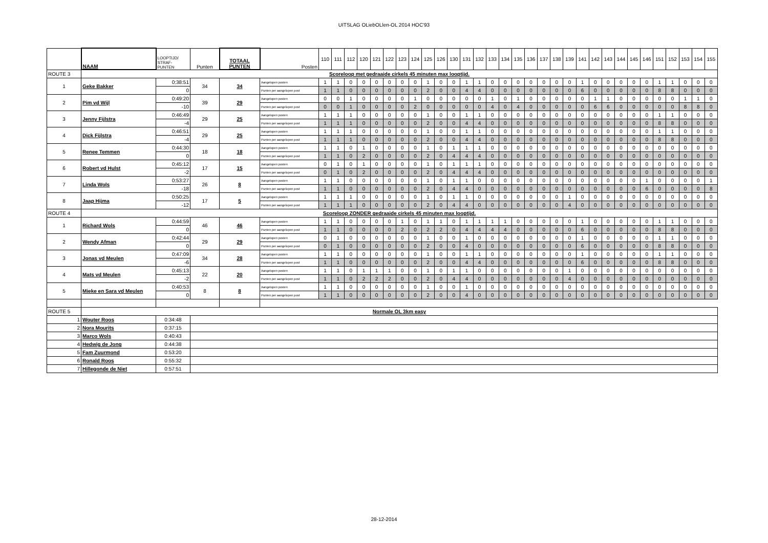UITSLAG OLiebOLlen-OL 2014 HOC'93
| | NAAM | LOOPTIJD/ STRAF- PUNTEN | Punten | TOTAAL PUNTEN | Posten | 110 | 111 | 112 | 120 | 121 | 122 | 123 | 124 | 125 | 126 | 130 | 131 | 132 | 133 | 134 | 135 | 136 | 137 | 138 | 139 | 141 | 142 | 143 | 144 | 145 | 146 | 151 | 152 | 153 | 154 | 155 |
| ROUTE 3 | Scoreloop met gedraaide cirkels 45 minuten max looptijd. | | | | | | | | | | | | | | | | | | | | | | | | | | | | | | | | | | | |
| 1 | Geke Bakker | 0:38:51 | 34 | 34 | Aangelopen posten | 1 | 1 | 0 | 0 | 0 | 0 | 0 | 0 | 1 | 0 | 0 | 1 | 1 | 0 | 0 | 0 | 0 | 0 | 0 | 0 | 1 | 0 | 0 | 0 | 0 | 0 | 1 | 1 | 0 | 0 | 0 |
| | | 0 | | | Punten per aangelopen post | 1 | 1 | 0 | 0 | 0 | 0 | 0 | 0 | 2 | 0 | 0 | 4 | 4 | 0 | 0 | 0 | 0 | 0 | 0 | 0 | 6 | 0 | 0 | 0 | 0 | 0 | 8 | 8 | 0 | 0 | 0 |
| 2 | Pim vd Wijl | 0:49:20 | 39 | 29 | Aangelopen posten | 0 | 0 | 1 | 0 | 0 | 0 | 0 | 1 | 0 | 0 | 0 | 0 | 0 | 1 | 0 | 1 | 0 | 0 | 0 | 0 | 0 | 1 | 1 | 0 | 0 | 0 | 0 | 0 | 1 | 1 | 0 |
| | | -10 | | | Punten per aangelopen post | 0 | 0 | 1 | 0 | 0 | 0 | 0 | 2 | 0 | 0 | 0 | 0 | 0 | 4 | 0 | 4 | 0 | 0 | 0 | 0 | 0 | 6 | 6 | 0 | 0 | 0 | 0 | 0 | 8 | 8 | 0 |
| 3 | Jenny Fijlstra | 0:46:49 | 29 | 25 | Aangelopen posten | 1 | 1 | 1 | 0 | 0 | 0 | 0 | 0 | 1 | 0 | 0 | 1 | 1 | 0 | 0 | 0 | 0 | 0 | 0 | 0 | 0 | 0 | 0 | 0 | 0 | 0 | 1 | 1 | 0 | 0 | 0 |
| | | -4 | | | Punten per aangelopen post | 1 | 1 | 1 | 0 | 0 | 0 | 0 | 0 | 2 | 0 | 0 | 4 | 4 | 0 | 0 | 0 | 0 | 0 | 0 | 0 | 0 | 0 | 0 | 0 | 0 | 0 | 8 | 8 | 0 | 0 | 0 |
| 4 | Dick Fijlstra | 0:46:51 | 29 | 25 | Aangelopen posten | 1 | 1 | 1 | 0 | 0 | 0 | 0 | 0 | 1 | 0 | 0 | 1 | 1 | 0 | 0 | 0 | 0 | 0 | 0 | 0 | 0 | 0 | 0 | 0 | 0 | 0 | 1 | 1 | 0 | 0 | 0 |
| | | -4 | | | Punten per aangelopen post | 1 | 1 | 1 | 0 | 0 | 0 | 0 | 0 | 2 | 0 | 0 | 4 | 4 | 0 | 0 | 0 | 0 | 0 | 0 | 0 | 0 | 0 | 0 | 0 | 0 | 0 | 8 | 8 | 0 | 0 | 0 |
| 5 | Renee Temmen | 0:44:30 | 18 | 18 | Aangelopen posten | 1 | 1 | 0 | 1 | 0 | 0 | 0 | 0 | 1 | 0 | 1 | 1 | 1 | 0 | 0 | 0 | 0 | 0 | 0 | 0 | 0 | 0 | 0 | 0 | 0 | 0 | 0 | 0 | 0 | 0 | 0 |
| | | 0 | | | Punten per aangelopen post | 1 | 1 | 0 | 2 | 0 | 0 | 0 | 0 | 2 | 0 | 4 | 4 | 4 | 0 | 0 | 0 | 0 | 0 | 0 | 0 | 0 | 0 | 0 | 0 | 0 | 0 | 0 | 0 | 0 | 0 | 0 |
| 6 | Robert vd Hulst | 0:45:12 | 17 | 15 | Aangelopen posten | 0 | 1 | 0 | 1 | 0 | 0 | 0 | 0 | 1 | 0 | 1 | 1 | 1 | 0 | 0 | 0 | 0 | 0 | 0 | 0 | 0 | 0 | 0 | 0 | 0 | 0 | 0 | 0 | 0 | 0 | 0 |
| | | -2 | | | Punten per aangelopen post | 0 | 1 | 0 | 2 | 0 | 0 | 0 | 0 | 2 | 0 | 4 | 4 | 4 | 0 | 0 | 0 | 0 | 0 | 0 | 0 | 0 | 0 | 0 | 0 | 0 | 0 | 0 | 0 | 0 | 0 | 0 |
| 7 | Linda Wols | 0:53:27 | 26 | 8 | Aangelopen posten | 1 | 1 | 0 | 0 | 0 | 0 | 0 | 0 | 1 | 0 | 1 | 1 | 0 | 0 | 0 | 0 | 0 | 0 | 0 | 0 | 0 | 0 | 0 | 0 | 0 | 1 | 0 | 0 | 0 | 0 | 1 |
| | | -18 | | | Punten per aangelopen post | 1 | 1 | 0 | 0 | 0 | 0 | 0 | 0 | 2 | 0 | 4 | 4 | 0 | 0 | 0 | 0 | 0 | 0 | 0 | 0 | 0 | 0 | 0 | 0 | 0 | 6 | 0 | 0 | 0 | 0 | 8 |
| 8 | Jaap Hijma | 0:50:25 | 17 | 5 | Aangelopen posten | 1 | 1 | 1 | 0 | 0 | 0 | 0 | 0 | 1 | 0 | 1 | 1 | 0 | 0 | 0 | 0 | 0 | 0 | 0 | 1 | 0 | 0 | 0 | 0 | 0 | 0 | 0 | 0 | 0 | 0 | 0 |
| | | -12 | | | Punten per aangelopen post | 1 | 1 | 1 | 0 | 0 | 0 | 0 | 0 | 2 | 0 | 4 | 4 | 0 | 0 | 0 | 0 | 0 | 0 | 0 | 4 | 0 | 0 | 0 | 0 | 0 | 0 | 0 | 0 | 0 | 0 | 0 |
| ROUTE 4 | Scoreloop ZONDER gedraaide cirkels 45 minuten max looptijd. | | | | | | | | | | | | | | | | | | | | | | | | | | | | | | | | | | | |
| 1 | Richard Wols | 0:44:59 | 46 | 46 | Aangelopen posten | 1 | 1 | 0 | 0 | 0 | 0 | 1 | 0 | 1 | 1 | 0 | 1 | 1 | 1 | 1 | 0 | 0 | 0 | 0 | 0 | 1 | 0 | 0 | 0 | 0 | 0 | 1 | 1 | 0 | 0 | 0 |
| | | 0 | | | Punten per aangelopen post | 1 | 1 | 0 | 0 | 0 | 0 | 2 | 0 | 2 | 2 | 0 | 4 | 4 | 4 | 4 | 0 | 0 | 0 | 0 | 0 | 6 | 0 | 0 | 0 | 0 | 0 | 8 | 8 | 0 | 0 | 0 |
| 2 | Wendy Afman | 0:42:44 | 29 | 29 | Aangelopen posten | 0 | 1 | 0 | 0 | 0 | 0 | 0 | 0 | 1 | 0 | 0 | 1 | 0 | 0 | 0 | 0 | 0 | 0 | 0 | 0 | 1 | 0 | 0 | 0 | 0 | 0 | 1 | 1 | 0 | 0 | 0 |
| | | 0 | | | Punten per aangelopen post | 0 | 1 | 0 | 0 | 0 | 0 | 0 | 0 | 2 | 0 | 0 | 4 | 0 | 0 | 0 | 0 | 0 | 0 | 0 | 0 | 6 | 0 | 0 | 0 | 0 | 0 | 8 | 8 | 0 | 0 | 0 |
| 3 | Jonas vd Meulen | 0:47:09 | 34 | 28 | Aangelopen posten | 1 | 1 | 0 | 0 | 0 | 0 | 0 | 0 | 1 | 0 | 0 | 1 | 1 | 0 | 0 | 0 | 0 | 0 | 0 | 0 | 1 | 0 | 0 | 0 | 0 | 0 | 1 | 1 | 0 | 0 | 0 |
| | | -6 | | | Punten per aangelopen post | 1 | 1 | 0 | 0 | 0 | 0 | 0 | 0 | 2 | 0 | 0 | 4 | 4 | 0 | 0 | 0 | 0 | 0 | 0 | 0 | 6 | 0 | 0 | 0 | 0 | 0 | 8 | 8 | 0 | 0 | 0 |
| 4 | Mats vd Meulen | 0:45:13 | 22 | 20 | Aangelopen posten | 1 | 1 | 0 | 1 | 1 | 1 | 0 | 0 | 1 | 0 | 1 | 1 | 0 | 0 | 0 | 0 | 0 | 0 | 0 | 1 | 0 | 0 | 0 | 0 | 0 | 0 | 0 | 0 | 0 | 0 | 0 |
| | | -2 | | | Punten per aangelopen post | 1 | 1 | 0 | 2 | 2 | 2 | 0 | 0 | 2 | 0 | 4 | 4 | 0 | 0 | 0 | 0 | 0 | 0 | 0 | 4 | 0 | 0 | 0 | 0 | 0 | 0 | 0 | 0 | 0 | 0 | 0 |
| 5 | Mieke en Sara vd Meulen | 0:40:53 | 8 | 8 | Aangelopen posten | 1 | 1 | 0 | 0 | 0 | 0 | 0 | 0 | 1 | 0 | 0 | 1 | 0 | 0 | 0 | 0 | 0 | 0 | 0 | 0 | 0 | 0 | 0 | 0 | 0 | 0 | 0 | 0 | 0 | 0 | 0 |
| | | 0 | | | Punten per aangelopen post | 1 | 1 | 0 | 0 | 0 | 0 | 0 | 0 | 2 | 0 | 0 | 4 | 0 | 0 | 0 | 0 | 0 | 0 | 0 | 0 | 0 | 0 | 0 | 0 | 0 | 0 | 0 | 0 | 0 | 0 | 0 |
| ROUTE 5 | Normale OL 3km easy | | | | | | | | | | | | | | | | | | | | | | | | | | | | | | | | | | | |
| 1 | Wouter Roos | 0:34:48 | | | | | | | | | | | | | | | | | | | | | | | | | | | | | | | | | | |
| 2 | Nora Mourits | 0:37:15 | | | | | | | | | | | | | | | | | | | | | | | | | | | | | | | | | | |
| 3 | Marco Wols | 0:40:43 | | | | | | | | | | | | | | | | | | | | | | | | | | | | | | | | | | |
| 4 | Hedwig de Jong | 0:44:38 | | | | | | | | | | | | | | | | | | | | | | | | | | | | | | | | | | |
| 5 | Fam Zuurmond | 0:53:20 | | | | | | | | | | | | | | | | | | | | | | | | | | | | | | | | | | |
| 6 | Ronald Roos | 0:55:32 | | | | | | | | | | | | | | | | | | | | | | | | | | | | | | | | | | |
| 7 | Hillegonde de Niet | 0:57:51 | | | | | | | | | | | | | | | | | | | | | | | | | | | | | | | | | | |
28-12-2014